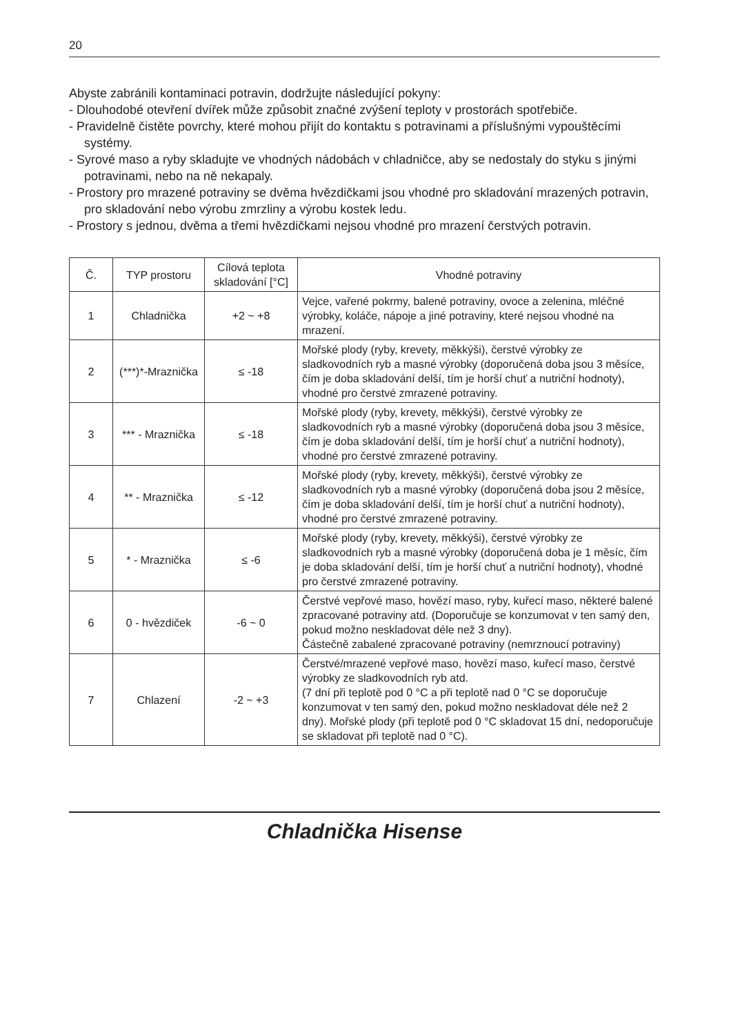20
Abyste zabránili kontaminaci potravin, dodržujte následující pokyny:
- Dlouhodobé otevření dvířek může způsobit značné zvýšení teploty v prostorách spotřebiče.
- Pravidelně čistěte povrchy, které mohou přijít do kontaktu s potravinami a příslušnými vypouštěcími systémy.
- Syrové maso a ryby skladujte ve vhodných nádobách v chladničce, aby se nedostaly do styku s jinými potravinami, nebo na ně nekapaly.
- Prostory pro mrazené potraviny se dvěma hvězdičkami jsou vhodné pro skladování mrazených potravin, pro skladování nebo výrobu zmrzliny a výrobu kostek ledu.
- Prostory s jednou, dvěma a třemi hvězdičkami nejsou vhodné pro mrazení čerstvých potravin.
| Č. | TYP prostoru | Cílová teplota skladování [°C] | Vhodné potraviny |
| --- | --- | --- | --- |
| 1 | Chladnička | +2 ~ +8 | Vejce, vařené pokrmy, balené potraviny, ovoce a zelenina, mléčné výrobky, koláče, nápoje a jiné potraviny, které nejsou vhodné na mrazení. |
| 2 | (***)*-Mraznička | ≤ -18 | Mořské plody (ryby, krevety, měkkýši), čerstvé výrobky ze sladkovodních ryb a masné výrobky (doporučená doba jsou 3 měsíce, čím je doba skladování delší, tím je horší chuť a nutriční hodnoty), vhodné pro čerstvé zmrazené potraviny. |
| 3 | *** - Mraznička | ≤ -18 | Mořské plody (ryby, krevety, měkkýši), čerstvé výrobky ze sladkovodních ryb a masné výrobky (doporučená doba jsou 3 měsíce, čím je doba skladování delší, tím je horší chuť a nutriční hodnoty), vhodné pro čerstvé zmrazené potraviny. |
| 4 | ** - Mraznička | ≤ -12 | Mořské plody (ryby, krevety, měkkýši), čerstvé výrobky ze sladkovodních ryb a masné výrobky (doporučená doba jsou 2 měsíce, čím je doba skladování delší, tím je horší chuť a nutriční hodnoty), vhodné pro čerstvé zmrazené potraviny. |
| 5 | * - Mraznička | ≤ -6 | Mořské plody (ryby, krevety, měkkýši), čerstvé výrobky ze sladkovodních ryb a masné výrobky (doporučená doba je 1 měsíc, čím je doba skladování delší, tím je horší chuť a nutriční hodnoty), vhodné pro čerstvé zmrazené potraviny. |
| 6 | 0 - hvězdiček | -6 ~ 0 | Čerstvé vepřové maso, hovězí maso, ryby, kuřecí maso, některé balené zpracované potraviny atd. (Doporučuje se konzumovat v ten samý den, pokud možno neskladovat déle než 3 dny). Částečně zabalené zpracované potraviny (nemrznoucí potraviny) |
| 7 | Chlazení | -2 ~ +3 | Čerstvé/mrazené vepřové maso, hovězí maso, kuřecí maso, čerstvé výrobky ze sladkovodních ryb atd. (7 dní při teplotě pod 0 °C a při teplotě nad 0 °C se doporučuje konzumovat v ten samý den, pokud možno neskladovat déle než 2 dny). Mořské plody (při teplotě pod 0 °C skladovat 15 dní, nedoporučuje se skladovat při teplotě nad 0 °C). |
Chladnička Hisense